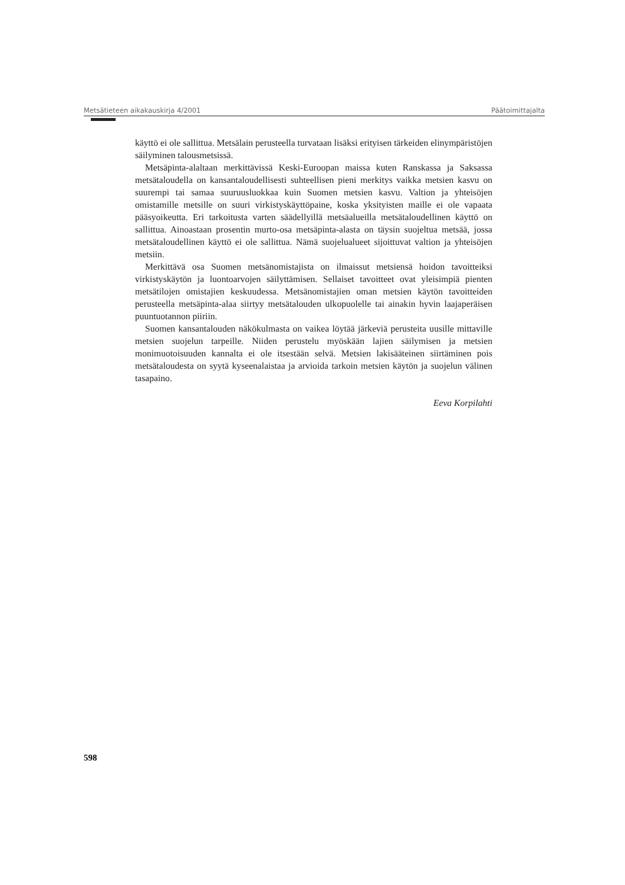Metsätieteen aikakauskirja 4/2001 Päätoimittajalta
käyttö ei ole sallittua. Metsälain perusteella turvataan lisäksi erityisen tärkeiden elinympäristöjen säilyminen talousmetsissä.
Metsäpinta-alaltaan merkittävissä Keski-Euroopan maissa kuten Ranskassa ja Saksassa metsätaloudella on kansantaloudellisesti suhteellisen pieni merkitys vaikka metsien kasvu on suurempi tai samaa suuruusluokkaa kuin Suomen metsien kasvu. Valtion ja yhteisöjen omistamille metsille on suuri virkistyskäyttöpaine, koska yksityisten maille ei ole vapaata pääsyoikeutta. Eri tarkoitusta varten säädellyillä metsäalueilla metsätaloudellinen käyttö on sallittua. Ainoastaan prosentin murto-osa metsäpinta-alasta on täysin suojeltua metsää, jossa metsätaloudellinen käyttö ei ole sallittua. Nämä suojelualueet sijoittuvat valtion ja yhteisöjen metsiin.
Merkittävä osa Suomen metsänomistajista on ilmaissut metsiensä hoidon tavoitteiksi virkistyskäytön ja luontoarvojen säilyttämisen. Sellaiset tavoitteet ovat yleisimpiä pienten metsätilojen omistajien keskuudessa. Metsänomistajien oman metsien käytön tavoitteiden perusteella metsäpinta-alaa siirtyy metsätalouden ulkopuolelle tai ainakin hyvin laajaperäisen puuntuotannon piiriin.
Suomen kansantalouden näkökulmasta on vaikea löytää järkeviä perusteita uusille mittaville metsien suojelun tarpeille. Niiden perustelu myöskään lajien säilymisen ja metsien monimuotoisuuden kannalta ei ole itsestään selvä. Metsien lakisääteinen siirtäminen pois metsätaloudesta on syytä kyseenalaistaa ja arvioida tarkoin metsien käytön ja suojelun välinen tasapaino.
Eeva Korpilahti
598